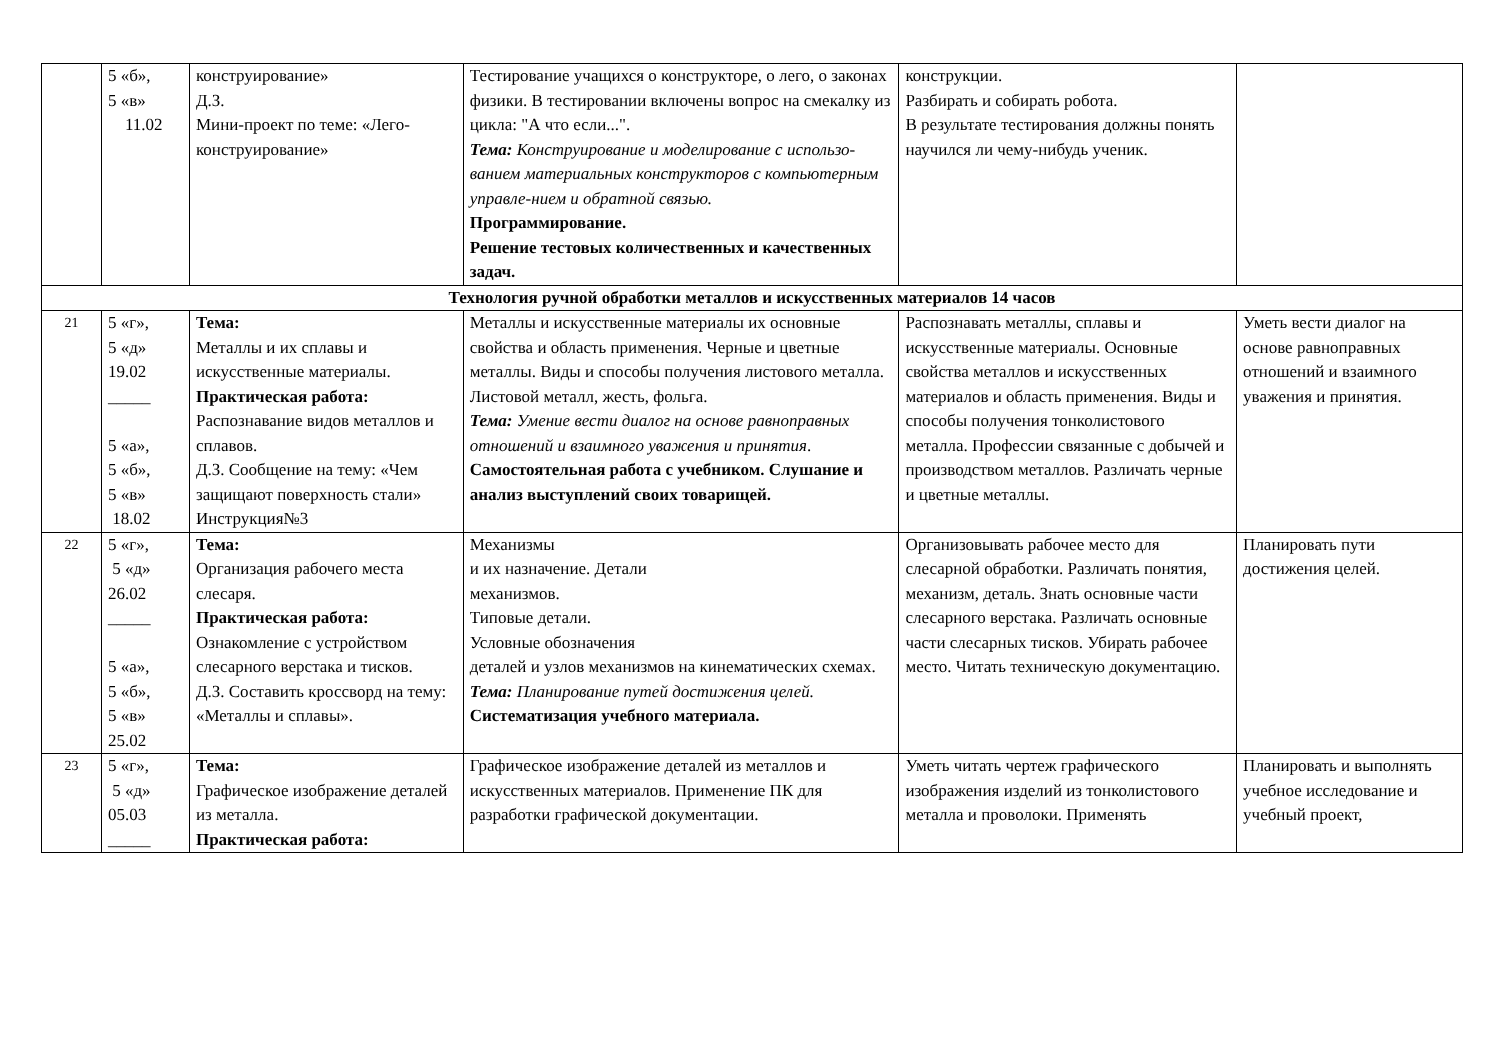| | 5 «б», 5 «в» 11.02 | конструирование» Д.З. Мини-проект по теме: «Лего- конструирование» | Тестирование учащихся о конструкторе, о лего, о законах физики. В тестировании включены вопрос на смекалку из цикла: "А что если...". Тема: Конструирование и моделирование с использо-ванием материальных конструкторов с компьютерным управле-нием и обратной связью. Программирование. Решение тестовых количественных и качественных задач. | конструкции. Разбирать и собирать робота. В результате тестирования должны понять научился ли чему-нибудь ученик. | |
| Технология ручной обработки металлов и искусственных материалов 14 часов | | | | | |
| 21 | 5 «г», 5 «д» 19.02 _____ 5 «а», 5 «б», 5 «в» 18.02 | Тема: Металлы и их сплавы и искусственные материалы. Практическая работа: Распознавание видов металлов и сплавов. Д.З. Сообщение на тему: «Чем защищают поверхность стали» Инструкция№3 | Металлы и искусственные материалы их основные свойства и область применения. Черные и цветные металлы. Виды и способы получения листового металла. Листовой металл, жесть, фольга. Тема: Умение вести диалог на основе равноправных отношений и взаимного уважения и принятия . Самостоятельная работа с учебником. Слушание и анализ выступлений своих товарищей. | Распознавать металлы, сплавы и искусственные материалы. Основные свойства металлов и искусственных материалов и область применения. Виды и способы получения тонколистового металла. Профессии связанные с добычей и производством металлов. Различать черные и цветные металлы. | Уметь вести диалог на основе равноправных отношений и взаимного уважения и принятия. |
| 22 | 5 «г», 5 «д» 26.02 _____ 5 «а», 5 «б», 5 «в» 25.02 | Тема: Организация рабочего места слесаря. Практическая работа: Ознакомление с устройством слесарного верстака и тисков. Д.З. Составить кроссворд на тему: «Металлы и сплавы». | Механизмы и их назначение. Детали механизмов. Типовые детали. Условные обозначения деталей и узлов механизмов на кинематических схемах. Тема: Планирование путей достижения целей. Систематизация учебного материала. | Организовывать рабочее место для слесарной обработки. Различать понятия, механизм, деталь. Знать основные части слесарного верстака. Различать основные части слесарных тисков. Убирать рабочее место. Читать техническую документацию. | Планировать пути достижения целей. |
| 23 | 5 «г», 5 «д» 05.03 _____ | Тема: Графическое изображение деталей из металла. Практическая работа: | Графическое изображение деталей из металлов и искусственных материалов. Применение ПК для разработки графической документации. | Уметь читать чертеж графического изображения изделий из тонколистового металла и проволоки. Применять | Планировать и выполнять учебное исследование и учебный проект, |